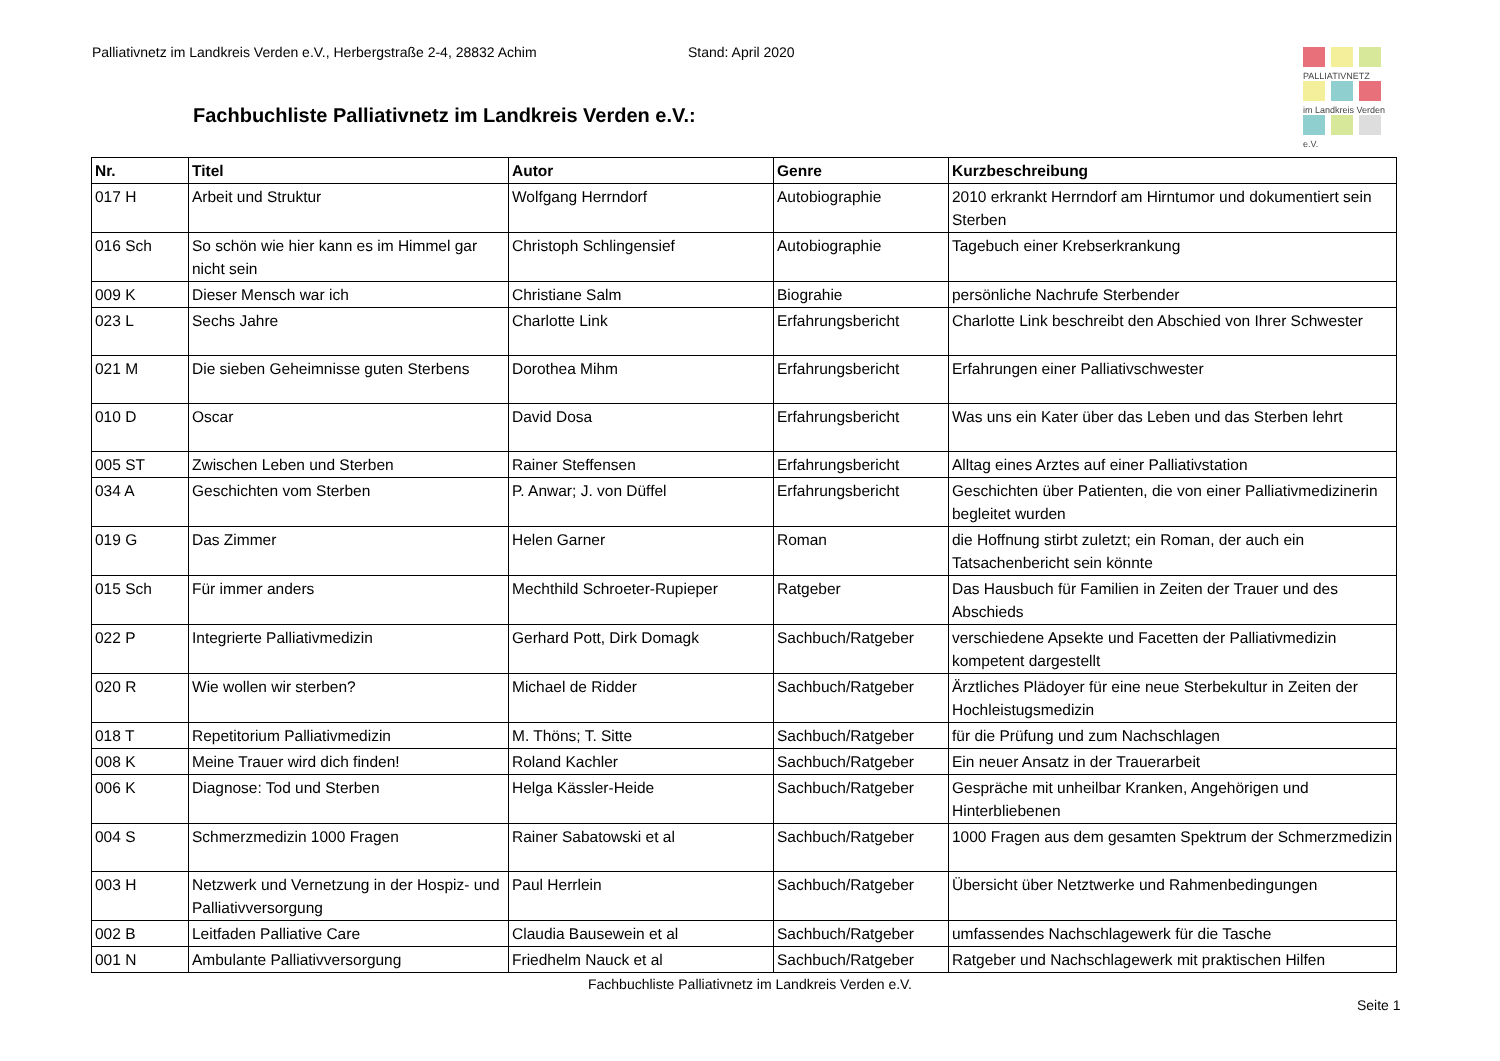Palliativnetz im Landkreis Verden e.V., Herbergstraße 2-4, 28832 Achim Stand: April 2020
Fachbuchliste Palliativnetz im Landkreis Verden e.V.:
PALLIATIVNETZ
im Landkreis Verden
e.V.
| Nr. | Titel | Autor | Genre | Kurzbeschreibung |
| --- | --- | --- | --- | --- |
| 017 H | Arbeit und Struktur | Wolfgang Herrndorf | Autobiographie | 2010 erkrankt Herrndorf am Hirntumor und dokumentiert sein Sterben |
| 016 Sch | So schön wie hier kann es im Himmel gar nicht sein | Christoph Schlingensief | Autobiographie | Tagebuch einer Krebserkrankung |
| 009 K | Dieser Mensch war ich | Christiane Salm | Biograhie | persönliche Nachrufe Sterbender |
| 023 L | Sechs Jahre | Charlotte Link | Erfahrungsbericht | Charlotte Link beschreibt den Abschied von Ihrer Schwester |
| 021 M | Die sieben Geheimnisse guten Sterbens | Dorothea Mihm | Erfahrungsbericht | Erfahrungen einer Palliativschwester |
| 010 D | Oscar | David Dosa | Erfahrungsbericht | Was uns ein Kater über das Leben und das Sterben lehrt |
| 005 ST | Zwischen Leben und Sterben | Rainer Steffensen | Erfahrungsbericht | Alltag eines Arztes auf einer Palliativstation |
| 034 A | Geschichten vom Sterben | P. Anwar; J. von Düffel | Erfahrungsbericht | Geschichten über Patienten, die von einer Palliativmedizinerin begleitet wurden |
| 019 G | Das Zimmer | Helen Garner | Roman | die Hoffnung stirbt zuletzt; ein Roman, der auch ein Tatsachenbericht sein könnte |
| 015 Sch | Für immer anders | Mechthild Schroeter-Rupieper | Ratgeber | Das Hausbuch für Familien in Zeiten der Trauer und des Abschieds |
| 022 P | Integrierte Palliativmedizin | Gerhard Pott, Dirk Domagk | Sachbuch/Ratgeber | verschiedene Apsekte und Facetten der Palliativmedizin kompetent dargestellt |
| 020 R | Wie wollen wir sterben? | Michael de Ridder | Sachbuch/Ratgeber | Ärztliches Plädoyer für eine neue Sterbekultur in Zeiten der Hochleistugsmedizin |
| 018 T | Repetitorium Palliativmedizin | M. Thöns; T. Sitte | Sachbuch/Ratgeber | für die Prüfung und zum Nachschlagen |
| 008 K | Meine Trauer wird dich finden! | Roland Kachler | Sachbuch/Ratgeber | Ein neuer Ansatz in der Trauerarbeit |
| 006 K | Diagnose: Tod und Sterben | Helga Kässler-Heide | Sachbuch/Ratgeber | Gespräche mit unheilbar Kranken, Angehörigen und Hinterbliebenen |
| 004 S | Schmerzmedizin 1000 Fragen | Rainer Sabatowski et al | Sachbuch/Ratgeber | 1000 Fragen aus dem gesamten Spektrum der Schmerzmedizin |
| 003 H | Netzwerk und Vernetzung in der Hospiz- und Palliativversorgung | Paul Herrlein | Sachbuch/Ratgeber | Übersicht über Netztwerke und Rahmenbedingungen |
| 002 B | Leitfaden Palliative Care | Claudia Bausewein et al | Sachbuch/Ratgeber | umfassendes Nachschlagewerk für die Tasche |
| 001 N | Ambulante Palliativversorgung | Friedhelm Nauck et al | Sachbuch/Ratgeber | Ratgeber und Nachschlagewerk mit praktischen Hilfen |
Fachbuchliste Palliativnetz im Landkreis Verden e.V.
Seite 1